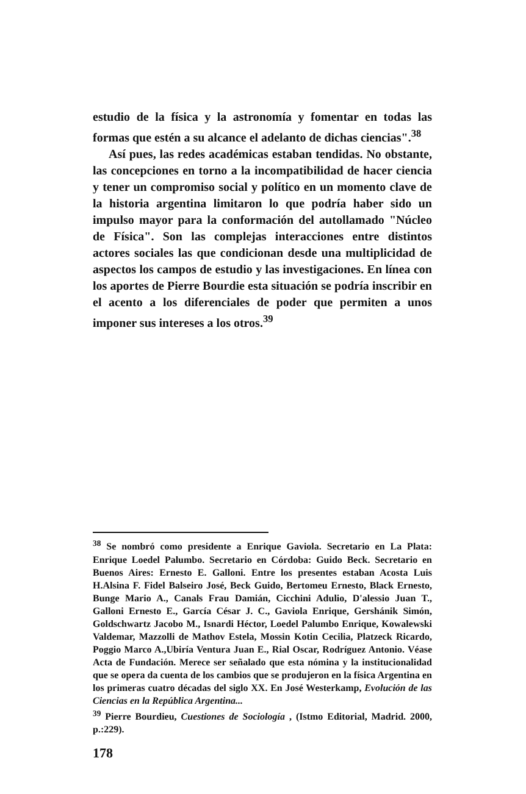estudio de la física y la astronomía y fomentar en todas las formas que estén a su alcance el adelanto de dichas ciencias".<sup>38</sup>
Así pues, las redes académicas estaban tendidas. No obstante, las concepciones en torno a la incompatibilidad de hacer ciencia y tener un compromiso social y político en un momento clave de la historia argentina limitaron lo que podría haber sido un impulso mayor para la conformación del autollamado "Núcleo de Física". Son las complejas interacciones entre distintos actores sociales las que condicionan desde una multiplicidad de aspectos los campos de estudio y las investigaciones. En línea con los aportes de Pierre Bourdie esta situación se podría inscribir en el acento a los diferenciales de poder que permiten a unos imponer sus intereses a los otros.<sup>39</sup>
<sup>38</sup> Se nombró como presidente a Enrique Gaviola. Secretario en La Plata: Enrique Loedel Palumbo. Secretario en Córdoba: Guido Beck. Secretario en Buenos Aires: Ernesto E. Galloni. Entre los presentes estaban Acosta Luis H.Alsina F. Fidel Balseiro José, Beck Guido, Bertomeu Ernesto, Black Ernesto, Bunge Mario A., Canals Frau Damián, Cicchini Adulio, D'alessio Juan T., Galloni Ernesto E., García César J. C., Gaviola Enrique, Gershánik Simón, Goldschwartz Jacobo M., Isnardi Héctor, Loedel Palumbo Enrique, Kowalewski Valdemar, Mazzolli de Mathov Estela, Mossin Kotin Cecilia, Platzeck Ricardo, Poggio Marco A.,Ubiría Ventura Juan E., Rial Oscar, Rodríguez Antonio. Véase Acta de Fundación. Merece ser señalado que esta nómina y la institucionalidad que se opera da cuenta de los cambios que se produjeron en la física Argentina en los primeras cuatro décadas del siglo XX. En José Westerkamp, Evolución de las Ciencias en la República Argentina...
<sup>39</sup> Pierre Bourdieu, Cuestiones de Sociología , (Istmo Editorial, Madrid. 2000, p.:229).
178